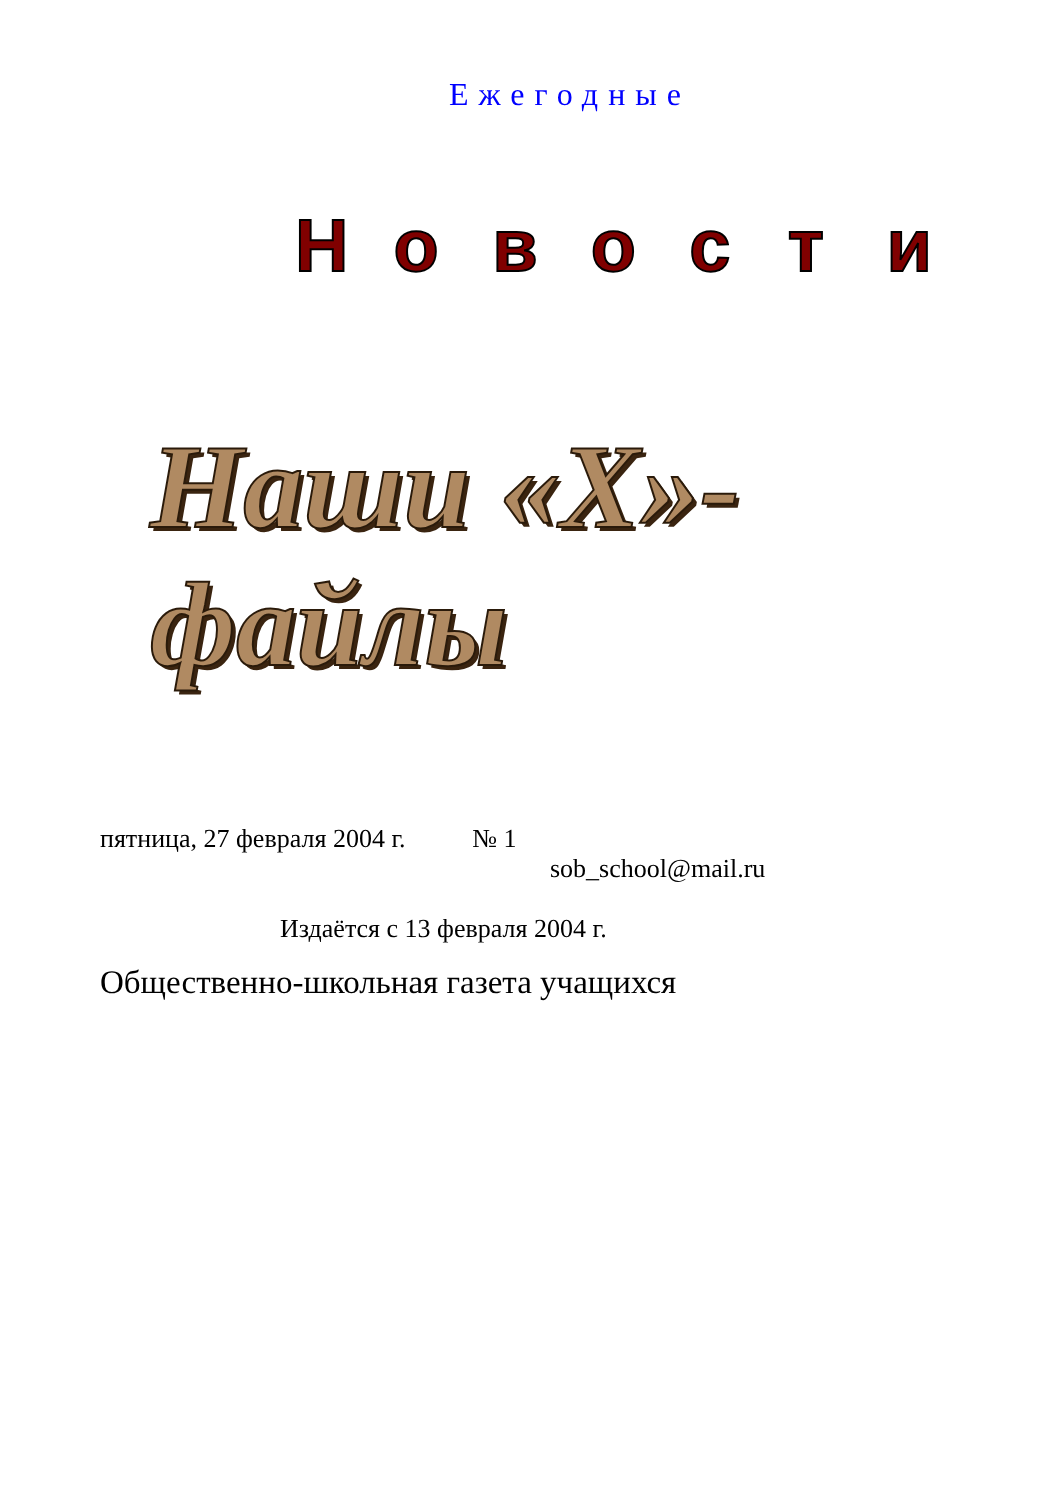Ежегодные
Н о в о с т и
Наши «Х»-файлы
пятница, 27 февраля 2004 г. № 1
sob_school@mail.ru
Издаётся с 13 февраля 2004 г.
Общественно-школьная газета учащихся